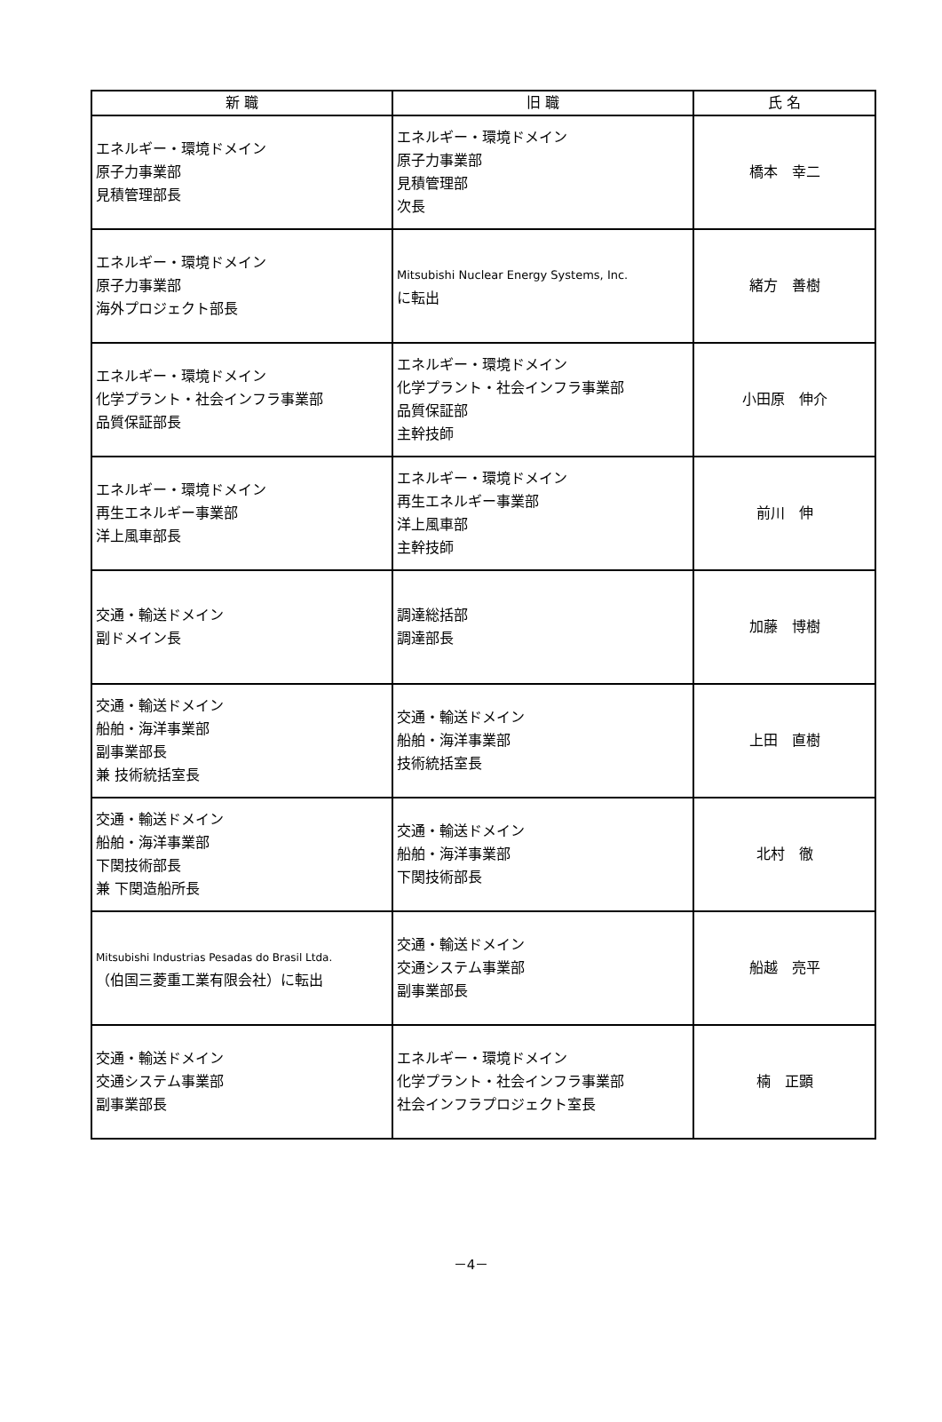| 新 職 | 旧 職 | 氏 名 |
| --- | --- | --- |
| エネルギー・環境ドメイン 原子力事業部 見積管理部長 | エネルギー・環境ドメイン 原子力事業部 見積管理部 次長 | 橋本 幸二 |
| エネルギー・環境ドメイン 原子力事業部 海外プロジェクト部長 | Mitsubishi Nuclear Energy Systems, Inc. に転出 | 緒方 善樹 |
| エネルギー・環境ドメイン 化学プラント・社会インフラ事業部 品質保証部長 | エネルギー・環境ドメイン 化学プラント・社会インフラ事業部 品質保証部 主幹技師 | 小田原 伸介 |
| エネルギー・環境ドメイン 再生エネルギー事業部 洋上風車部長 | エネルギー・環境ドメイン 再生エネルギー事業部 洋上風車部 主幹技師 | 前川 伸 |
| 交通・輸送ドメイン 副ドメイン長 | 調達総括部 調達部長 | 加藤 博樹 |
| 交通・輸送ドメイン 船舶・海洋事業部 副事業部長 兼 技術統括室長 | 交通・輸送ドメイン 船舶・海洋事業部 技術統括室長 | 上田 直樹 |
| 交通・輸送ドメイン 船舶・海洋事業部 下関技術部長 兼 下関造船所長 | 交通・輸送ドメイン 船舶・海洋事業部 下関技術部長 | 北村 徹 |
| Mitsubishi Industrias Pesadas do Brasil Ltda. （伯国三菱重工業有限会社）に転出 | 交通・輸送ドメイン 交通システム事業部 副事業部長 | 船越 亮平 |
| 交通・輸送ドメイン 交通システム事業部 副事業部長 | エネルギー・環境ドメイン 化学プラント・社会インフラ事業部 社会インフラプロジェクト室長 | 楠 正顕 |
－4－